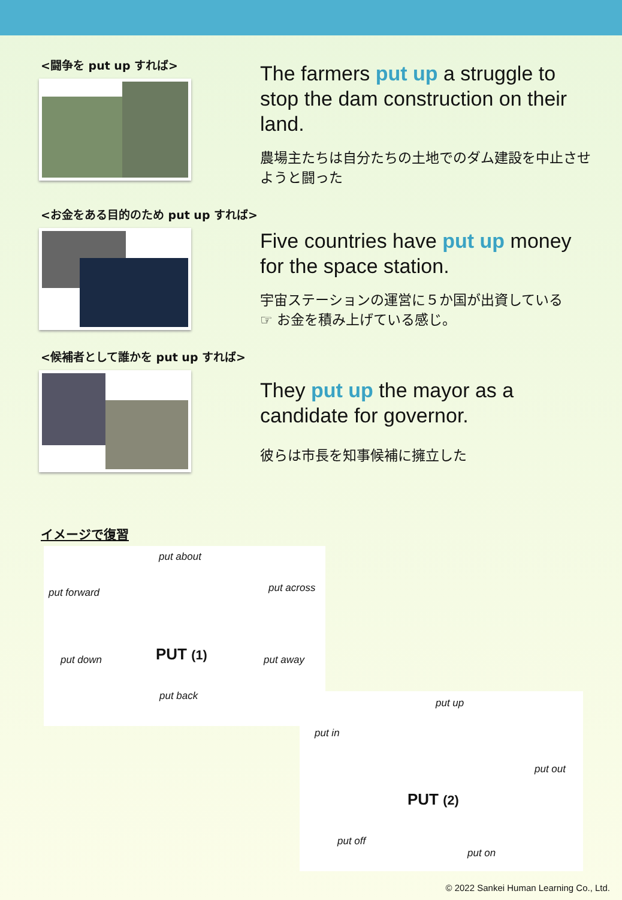<闘争を put up すれば>
The farmers put up a struggle to stop the dam construction on their land.
農場主たちは自分たちの土地でのダム建設を中止させようと闘った
<お金をある目的のため put up すれば>
Five countries have put up money for the space station.
宇宙ステーションの運営に５か国が出資している
☞ お金を積み上げている感じ。
<候補者として誰かを put up すれば>
They put up the mayor as a candidate for governor.
彼らは市長を知事候補に擁立した
イメージで復習
put about
put forward put across
PUT (1) put down put away
put back
put up
put in
put out
PUT (2)
put off
put on
© 2022 Sankei Human Learning Co., Ltd.